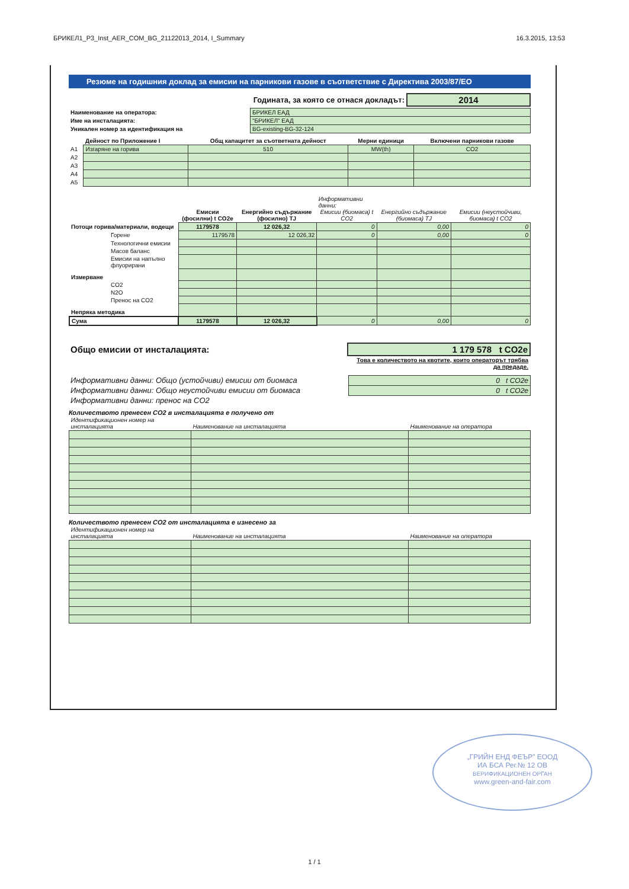БРИКЕЛ1_P3_Inst_AER_COM_BG_21122013_2014, I_Summary 16.3.2015, 13:53
Резюме на годишния доклад за емисии на парникови газове в съответствие с Директива 2003/87/ЕО
| Годината, за която се отнася докладът: | 2014 |
| Наименование на оператора: | БРИКЕЛ ЕАД |
| Име на инсталацията: | "БРИКЕЛ" ЕАД |
| Уникален номер за идентификация на | BG-existing-BG-32-124 |
| | Дейност по Приложение I | Общ капацитет за съответната дейност | Мерни единици | Включени парникови газове |
| --- | --- | --- | --- | --- |
| A1 | Изгаряне на горива | 510 | MW(th) | CO2 |
| A2 | | | | |
| A3 | | | | |
| A4 | | | | |
| A5 | | | | |
| | Емисии (фосилни) t CO2e | Енергийно съдържание (фосилно) TJ | Информативни данни: Емисии (биомаса) t CO2 | Енергийно съдържание (биомаса) TJ | Емисии (неустойчиви, биомаса) t CO2 |
| --- | --- | --- | --- | --- | --- |
| Потоци горива/материали, водещи | 1179578 | 12 026,32 | 0 | 0,00 | 0 |
| Горене | 1179578 | 12 026,32 | 0 | 0,00 | 0 |
| Технологични емисии | | | | | |
| Масов баланс | | | | | |
| Емисии на напълно флуорирани | | | | | |
| Измерване | | | | | |
| CO2 | | | | | |
| N2O | | | | | |
| Пренос на CO2 | | | | | |
| Непряка методика | | | | | |
| Сума | 1179578 | 12 026,32 | 0 | 0,00 | 0 |
| Общо емисии от инсталацията: | 1 179 578 t CO2e |
| | Това е количеството на квотите, които операторът трябва да предаде. |
| Информативни данни: Общо (устойчиви) емисии от биомаса | 0 t CO2e |
| Информативни данни: Общо неустойчиви емисии от биомаса | 0 t CO2e |
| Информативни данни: пренос на CO2 | |
Количеството пренесен CO2 в инсталацията е получено от
| Идентификационен номер на инсталацията | Наименование на инсталацията | Наименование на оператора |
| --- | --- | --- |
Количеството пренесен CO2 от инсталацията е изнесено за
| Идентификационен номер на инсталацията | Наименование на инсталацията | Наименование на оператора |
| --- | --- | --- |
„ГРИЙН ЕНД ФЕЪР" ЕООД
ИА БСА Рег.№ 12 ОВ
ВЕРИФИКАЦИОНЕН ОРГАН
www.green-and-fair.com
1 / 1